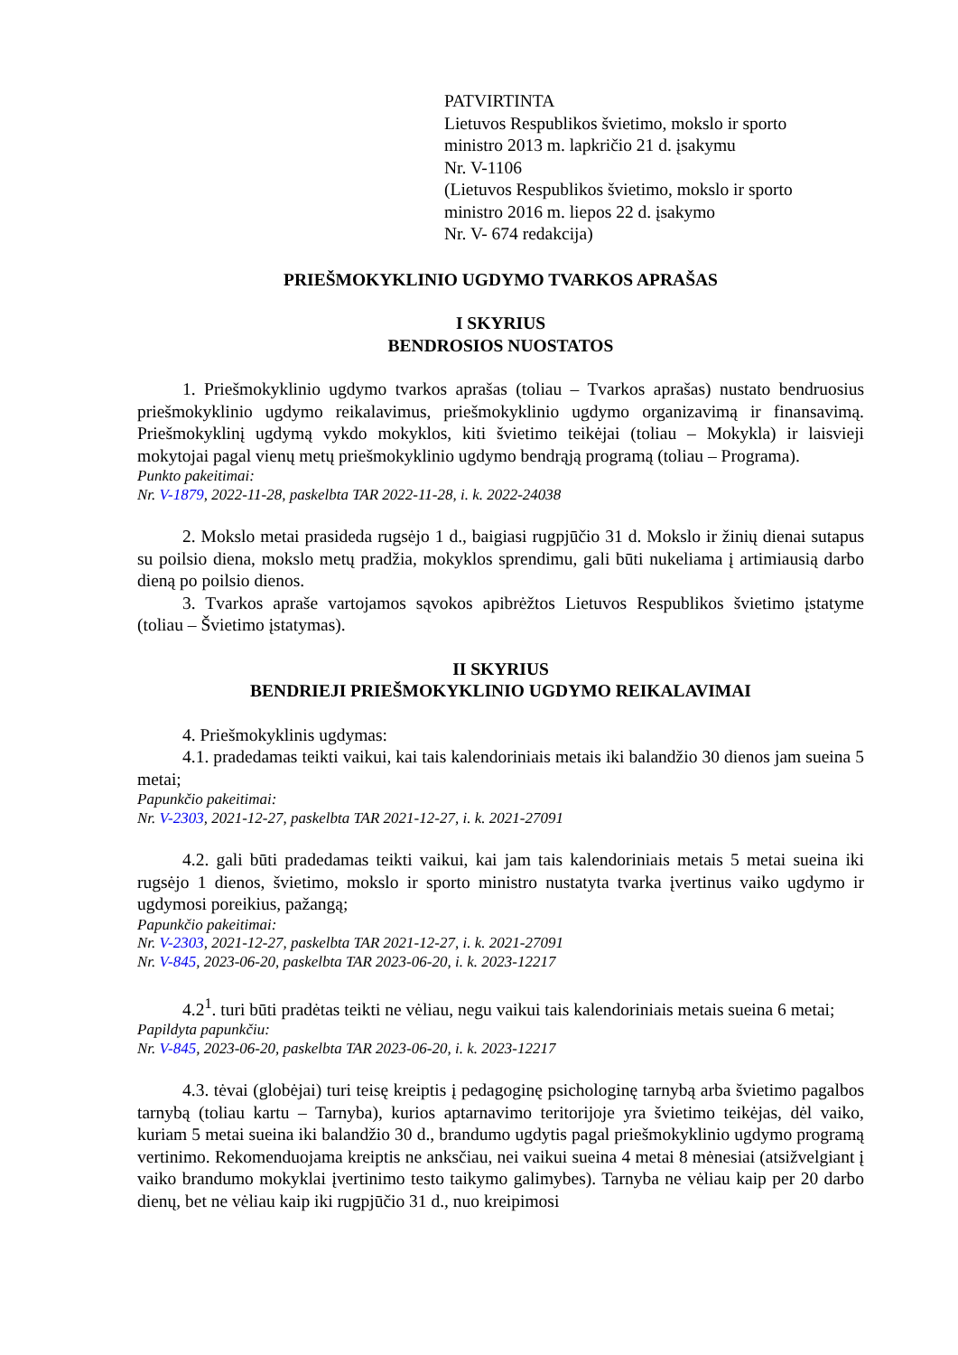PATVIRTINTA
Lietuvos Respublikos švietimo, mokslo ir sporto
ministro 2013 m. lapkričio 21 d. įsakymu
Nr. V-1106
(Lietuvos Respublikos švietimo, mokslo ir sporto
ministro 2016 m. liepos 22 d. įsakymo
Nr. V- 674 redakcija)
PRIEŠMOKYKLINIO UGDYMO TVARKOS APRAŠAS
I SKYRIUS
BENDROSIOS NUOSTATOS
1. Priešmokyklinio ugdymo tvarkos aprašas (toliau – Tvarkos aprašas) nustato bendruosius priešmokyklinio ugdymo reikalavimus, priešmokyklinio ugdymo organizavimą ir finansavimą. Priešmokyklinį ugdymą vykdo mokyklos, kiti švietimo teikėjai (toliau – Mokykla) ir laisvieji mokytojai pagal vienų metų priešmokyklinio ugdymo bendrąją programą (toliau – Programa).
Punkto pakeitimai:
Nr. V-1879, 2022-11-28, paskelbta TAR 2022-11-28, i. k. 2022-24038
2. Mokslo metai prasideda rugsėjo 1 d., baigiasi rugpjūčio 31 d. Mokslo ir žinių dienai sutapus su poilsio diena, mokslo metų pradžia, mokyklos sprendimu, gali būti nukeliama į artimiausią darbo dieną po poilsio dienos.
3. Tvarkos apraše vartojamos sąvokos apibrėžtos Lietuvos Respublikos švietimo įstatyme (toliau – Švietimo įstatymas).
II SKYRIUS
BENDRIEJI PRIEŠMOKYKLINIO UGDYMO REIKALAVIMAI
4. Priešmokyklinis ugdymas:
4.1. pradedamas teikti vaikui, kai tais kalendoriniais metais iki balandžio 30 dienos jam sueina 5 metai;
Papunkčio pakeitimai:
Nr. V-2303, 2021-12-27, paskelbta TAR 2021-12-27, i. k. 2021-27091
4.2. gali būti pradedamas teikti vaikui, kai jam tais kalendoriniais metais 5 metai sueina iki rugsėjo 1 dienos, švietimo, mokslo ir sporto ministro nustatyta tvarka įvertinus vaiko ugdymo ir ugdymosi poreikius, pažangą;
Papunkčio pakeitimai:
Nr. V-2303, 2021-12-27, paskelbta TAR 2021-12-27, i. k. 2021-27091
Nr. V-845, 2023-06-20, paskelbta TAR 2023-06-20, i. k. 2023-12217
4.2<sup>1</sup>. turi būti pradėtas teikti ne vėliau, negu vaikui tais kalendoriniais metais sueina 6 metai;
Papildyta papunkčiu:
Nr. V-845, 2023-06-20, paskelbta TAR 2023-06-20, i. k. 2023-12217
4.3. tėvai (globėjai) turi teisę kreiptis į pedagoginę psichologinę tarnybą arba švietimo pagalbos tarnybą (toliau kartu – Tarnyba), kurios aptarnavimo teritorijoje yra švietimo teikėjas, dėl vaiko, kuriam 5 metai sueina iki balandžio 30 d., brandumo ugdytis pagal priešmokyklinio ugdymo programą vertinimo. Rekomenduojama kreiptis ne anksčiau, nei vaikui sueina 4 metai 8 mėnesiai (atsižvelgiant į vaiko brandumo mokyklai įvertinimo testo taikymo galimybes). Tarnyba ne vėliau kaip per 20 darbo dienų, bet ne vėliau kaip iki rugpjūčio 31 d., nuo kreipimosi